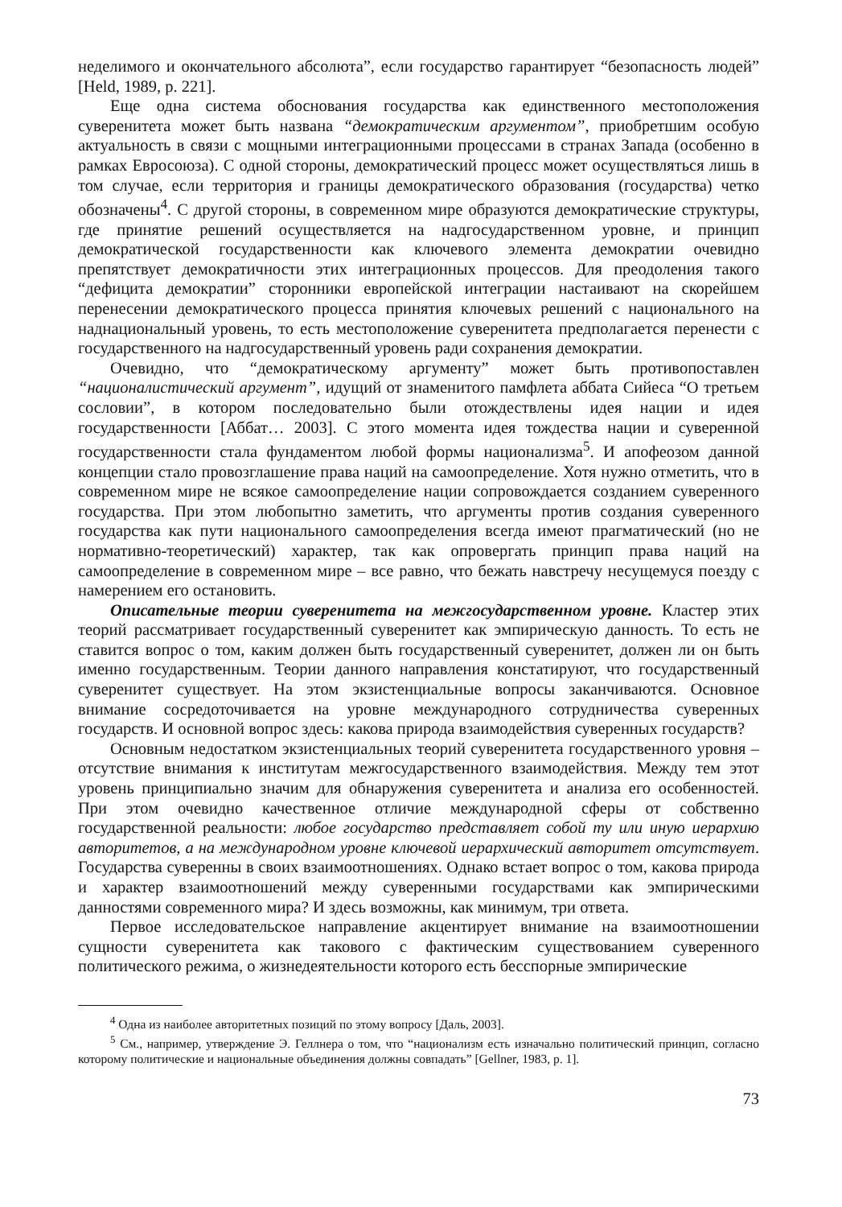неделимого и окончательного абсолюта”, если государство гарантирует “безопасность людей” [Held, 1989, p. 221].
Еще одна система обоснования государства как единственного местоположения суверенитета может быть названа “демократическим аргументом”, приобретшим особую актуальность в связи с мощными интеграционными процессами в странах Запада (особенно в рамках Евросоюза). С одной стороны, демократический процесс может осуществляться лишь в том случае, если территория и границы демократического образования (государства) четко обозначены<sup>4</sup>. С другой стороны, в современном мире образуются демократические структуры, где принятие решений осуществляется на надгосударственном уровне, и принцип демократической государственности как ключевого элемента демократии очевидно препятствует демократичности этих интеграционных процессов. Для преодоления такого “дефицита демократии” сторонники европейской интеграции настаивают на скорейшем перенесении демократического процесса принятия ключевых решений с национального на наднациональный уровень, то есть местоположение суверенитета предполагается перенести с государственного на надгосударственный уровень ради сохранения демократии.
Очевидно, что “демократическому аргументу” может быть противопоставлен “националистический аргумент”, идущий от знаменитого памфлета аббата Сийеса “О третьем сословии”, в котором последовательно были отождествлены идея нации и идея государственности [Аббат… 2003]. С этого момента идея тождества нации и суверенной государственности стала фундаментом любой формы национализма<sup>5</sup>. И апофеозом данной концепции стало провозглашение права наций на самоопределение. Хотя нужно отметить, что в современном мире не всякое самоопределение нации сопровождается созданием суверенного государства. При этом любопытно заметить, что аргументы против создания суверенного государства как пути национального самоопределения всегда имеют прагматический (но не нормативно-теоретический) характер, так как опровергать принцип права наций на самоопределение в современном мире – все равно, что бежать навстречу несущемуся поезду с намерением его остановить.
Описательные теории суверенитета на межгосударственном уровне. Кластер этих теорий рассматривает государственный суверенитет как эмпирическую данность. То есть не ставится вопрос о том, каким должен быть государственный суверенитет, должен ли он быть именно государственным. Теории данного направления констатируют, что государственный суверенитет существует. На этом экзистенциальные вопросы заканчиваются. Основное внимание сосредоточивается на уровне международного сотрудничества суверенных государств. И основной вопрос здесь: какова природа взаимодействия суверенных государств?
Основным недостатком экзистенциальных теорий суверенитета государственного уровня – отсутствие внимания к институтам межгосударственного взаимодействия. Между тем этот уровень принципиально значим для обнаружения суверенитета и анализа его особенностей. При этом очевидно качественное отличие международной сферы от собственно государственной реальности: любое государство представляет собой ту или иную иерархию авторитетов, а на международном уровне ключевой иерархический авторитет отсутствует. Государства суверенны в своих взаимоотношениях. Однако встает вопрос о том, какова природа и характер взаимоотношений между суверенными государствами как эмпирическими данностями современного мира? И здесь возможны, как минимум, три ответа.
Первое исследовательское направление акцентирует внимание на взаимоотношении сущности суверенитета как такового с фактическим существованием суверенного политического режима, о жизнедеятельности которого есть бесспорные эмпирические
<sup>4</sup> Одна из наиболее авторитетных позиций по этому вопросу [Даль, 2003].
<sup>5</sup> См., например, утверждение Э. Геллнера о том, что “национализм есть изначально политический принцип, согласно которому политические и национальные объединения должны совпадать” [Gellner, 1983, p. 1].
73